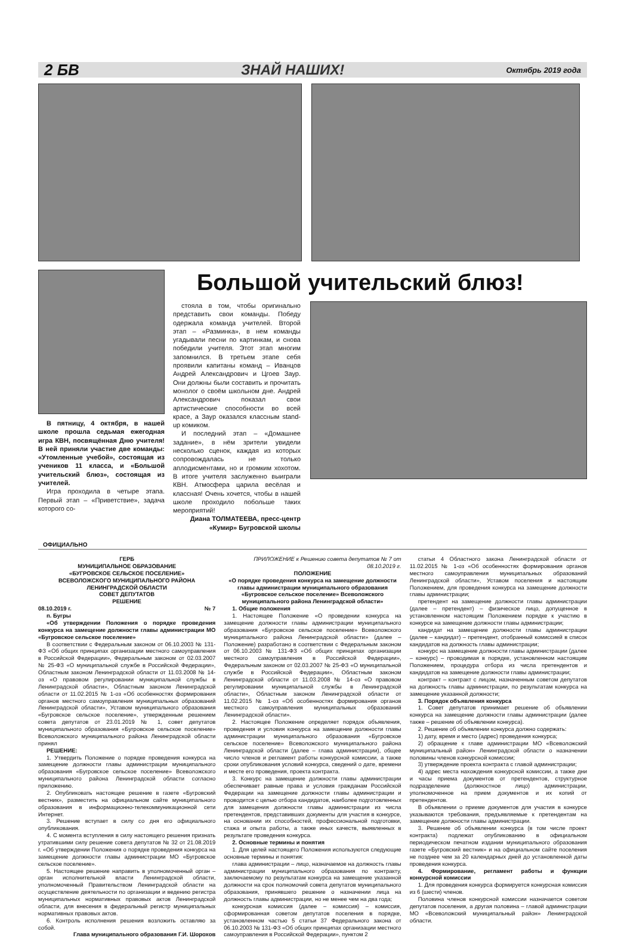2 БВ ЗНАЙ НАШИХ! Октябрь 2019 года
В пятницу, 4 октября, в нашей школе прошла седьмая ежегодная игра КВН, посвящённая Дню учителя! В ней приняли участие две команды: «Утомленные учебой», состоящая из учеников 11 класса, и «Большой учительский блюз», состоящая из учителей.
Игра проходила в четыре этапа. Первый этап – «Приветствие», задача которого со-
Большой учительский блюз!
стояла в том, чтобы оригинально представить свои команды. Победу одержала команда учителей. Второй этап – «Разминка», в нем команды угадывали песни по картинкам, и снова победили учителя. Этот этап многим запомнился. В третьем этапе себя проявили капитаны команд – Иванцов Андрей Александрович и Цгоев Заур. Они должны были составить и прочитать монолог о своём школьном дне. Андрей Александрович показал свои артистические способности во всей красе, а Заур оказался классным stand-up комиком.
И последний этап – «Домашнее задание», в нём зрители увидели несколько сценок, каждая из которых сопровождалась не только аплодисментами, но и громким хохотом. В итоге учителя заслуженно выиграли КВН. Атмосфера царила весёлая и классная! Очень хочется, чтобы в нашей школе проходило побольше таких мероприятий!
Диана ТОЛМАТЕЕВА, пресс-центр «Кумир» Бугровской школы
ОФИЦИАЛЬНО
ГЕРБ
МУНИЦИПАЛЬНОЕ ОБРАЗОВАНИЕ
«БУГРОВСКОЕ СЕЛЬСКОЕ ПОСЕЛЕНИЕ»
ВСЕВОЛОЖСКОГО МУНИЦИПАЛЬНОГО РАЙОНА
ЛЕНИНГРАДСКОЙ ОБЛАСТИ
СОВЕТ ДЕПУТАТОВ
РЕШЕНИЕ
08.10.2019 г. № 7
п. Бугры
«Об утверждении Положения о порядке проведения конкурса на замещение должности главы администрации МО «Бугровское сельское поселение»
В соответствии с Федеральным законом от 06.10.2003 № 131-ФЗ «Об общих принципах организации местного самоуправления в Российской Федерации», Федеральным законом от 02.03.2007 № 25-ФЗ «О муниципальной службе в Российской Федерации», Областным законом Ленинградской области от 11.03.2008 № 14-оз «О правовом регулировании муниципальной службы в Ленинградской области», Областным законом Ленинградской области от 11.02.2015 № 1-оз «Об особенностях формирования органов местного самоуправления муниципальных образований Ленинградской области», Уставом муниципального образования «Бугровское сельское поселение», утвержденным решением совета депутатов от 23.01.2019 № 1, совет депутатов муниципального образования «Бугровское сельское поселение» Всеволожского муниципального района Ленинградской области принял
РЕШЕНИЕ:
1. Утвердить Положение о порядке проведения конкурса на замещение должности главы администрации муниципального образования «Бугровское сельское поселение» Всеволожского муниципального района Ленинградской области согласно приложению.
2. Опубликовать настоящее решение в газете «Бугровский вестник», разместить на официальном сайте муниципального образования в информационно-телекоммуникационной сети Интернет.
3. Решение вступает в силу со дня его официального опубликования.
4. С момента вступления в силу настоящего решения признать утратившими силу решение совета депутатов № 32 от 21.08.2019 г. «Об утверждении Положения о порядке проведения конкурса на замещение должности главы администрации МО «Бугровское сельское поселение».
5. Настоящее решение направить в уполномоченный орган – орган исполнительной власти Ленинградской области, уполномоченный Правительством Ленинградской области на осуществление деятельности по организации и ведению регистра муниципальных нормативных правовых актов Ленинградской области, для внесения в федеральный регистр муниципальных нормативных правовых актов.
6. Контроль исполнения решения возложить оставляю за собой.
Глава муниципального образования Г.И. Шорохов
ПРИЛОЖЕНИЕ к Решению совета депутатов № 7 от 08.10.2019 г.
ПОЛОЖЕНИЕ
«О порядке проведения конкурса на замещение должности главы администрации муниципального образования «Бугровское сельское поселение» Всеволожского муниципального района Ленинградской области»
1. Общие положения
1. Настоящее Положение «О проведении конкурса на замещение должности главы администрации муниципального образования «Бугровское сельское поселение» Всеволожского муниципального района Ленинградской области» (далее – Положение) разработано в соответствии с Федеральным законом от 06.10.2003 № 131-ФЗ «Об общих принципах организации местного самоуправления в Российской Федерации», Федеральным законом от 02.03.2007 № 25-ФЗ «О муниципальной службе в Российской Федерации», Областным законом Ленинградской области от 11.03.2008 № 14-оз «О правовом регулировании муниципальной службы в Ленинградской области», Областным законом Ленинградской области от 11.02.2015 № 1-оз «Об особенностях формирования органов местного самоуправления муниципальных образований Ленинградской области».
2. Настоящее Положение определяет порядок объявления, проведения и условия конкурса на замещение должности главы администрации муниципального образования «Бугровское сельское поселение» Всеволожского муниципального района Ленинградской области (далее – глава администрации), общее число членов и регламент работы конкурсной комиссии, а также сроки опубликования условий конкурса, сведений о дате, времени и месте его проведения, проекта контракта.
3. Конкурс на замещение должности главы администрации обеспечивает равные права и условия гражданам Российской Федерации на замещение должности главы администрации и проводится с целью отбора кандидатов, наиболее подготовленных для замещения должности главы администрации из числа претендентов, представивших документы для участия в конкурсе, на основании их способностей, профессиональной подготовки, стажа и опыта работы, а также иных качеств, выявленных в результате проведения конкурса.
2. Основные термины и понятия
1. Для целей настоящего Положения используются следующие основные термины и понятия:
глава администрации – лицо, назначаемое на должность главы администрации муниципального образования по контракту, заключаемому по результатам конкурса на замещение указанной должности на срок полномочий совета депутатов муниципального образования, принявшего решение о назначении лица на должность главы администрации, но не менее чем на два года;
конкурсная комиссия (далее – комиссия) – комиссия, сформированная советом депутатов поселения в порядке, установленном частью 5 статьи 37 Федерального закона от 06.10.2003 № 131-ФЗ «Об общих принципах организации местного самоуправления в Российской Федерации», пунктом 2
статьи 4 Областного закона Ленинградской области от 11.02.2015 № 1-оз «Об особенностях формирования органов местного самоуправления муниципальных образований Ленинградской области», Уставом поселения и настоящим Положением, для проведения конкурса на замещение должности главы администрации;
претендент на замещение должности главы администрации (далее – претендент) – физическое лицо, допущенное в установленном настоящим Положением порядке к участию в конкурсе на замещение должности главы администрации;
кандидат на замещение должности главы администрации (далее – кандидат) – претендент, отобранный комиссией в список кандидатов на должность главы администрации;
конкурс на замещение должности главы администрации (далее – конкурс) – проводимая в порядке, установленном настоящим Положением, процедура отбора из числа претендентов и кандидатов на замещение должности главы администрации;
контракт – контракт с лицом, назначенным советом депутатов на должность главы администрации, по результатам конкурса на замещение указанной должности;
3. Порядок объявления конкурса
1. Совет депутатов принимает решение об объявлении конкурса на замещение должности главы администрации (далее также – решение об объявлении конкурса).
2. Решение об объявлении конкурса должно содержать:
1) дату, время и место (адрес) проведения конкурса;
2) обращение к главе администрации МО «Всеволожский муниципальный район» Ленинградской области о назначении половины членов конкурсной комиссии;
3) утверждение проекта контракта с главой администрации;
4) адрес места нахождения конкурсной комиссии, а также дни и часы приема документов от претендентов, структурное подразделение (должностное лицо) администрации, уполномоченное на прием документов и их копий от претендентов.
В объявлении о приеме документов для участия в конкурсе указываются требования, предъявляемые к претендентам на замещение должности главы администрации.
3. Решение об объявлении конкурса (в том числе проект контракта) подлежат опубликованию в официальном периодическом печатном издании муниципального образования газете «Бугровский вестник» и на официальном сайте поселения не позднее чем за 20 календарных дней до установленной даты проведения конкурса.
4. Формирование, регламент работы и функции конкурсной комиссии
1. Для проведения конкурса формируется конкурсная комиссия из 6 (шести) членов.
Половина членов конкурсной комиссии назначается советом депутатов поселения, а другая половина – главой администрации МО «Всеволожский муниципальный район» Ленинградской области.